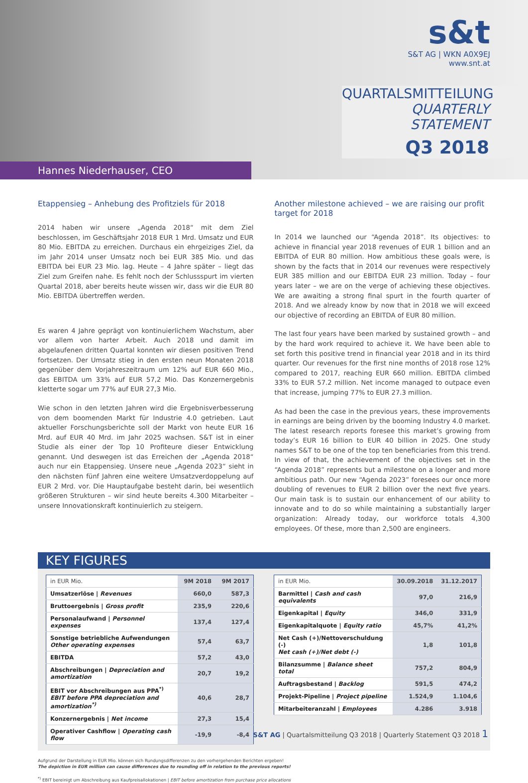s&t
S&T AG | WKN A0X9EJ
www.snt.at
QUARTALSMITTEILUNG
QUARTERLY STATEMENT
Q3 2018
Hannes Niederhauser, CEO
Etappensieg – Anhebung des Profitziels für 2018
2014 haben wir unsere „Agenda 2018“ mit dem Ziel beschlossen, im Geschäftsjahr 2018 EUR 1 Mrd. Umsatz und EUR 80 Mio. EBITDA zu erreichen. Durchaus ein ehrgeiziges Ziel, da im Jahr 2014 unser Umsatz noch bei EUR 385 Mio. und das EBITDA bei EUR 23 Mio. lag. Heute – 4 Jahre später – liegt das Ziel zum Greifen nahe. Es fehlt noch der Schlussspurt im vierten Quartal 2018, aber bereits heute wissen wir, dass wir die EUR 80 Mio. EBITDA übertreffen werden.
Es waren 4 Jahre geprägt von kontinuierlichem Wachstum, aber vor allem von harter Arbeit. Auch 2018 und damit im abgelaufenen dritten Quartal konnten wir diesen positiven Trend fortsetzen. Der Umsatz stieg in den ersten neun Monaten 2018 gegenüber dem Vorjahreszeitraum um 12% auf EUR 660 Mio., das EBITDA um 33% auf EUR 57,2 Mio. Das Konzernergebnis kletterte sogar um 77% auf EUR 27,3 Mio.
Wie schon in den letzten Jahren wird die Ergebnisverbesserung von dem boomenden Markt für Industrie 4.0 getrieben. Laut aktueller Forschungsberichte soll der Markt von heute EUR 16 Mrd. auf EUR 40 Mrd. im Jahr 2025 wachsen. S&T ist in einer Studie als einer der Top 10 Profiteure dieser Entwicklung genannt. Und deswegen ist das Erreichen der „Agenda 2018“ auch nur ein Etappensieg. Unsere neue „Agenda 2023“ sieht in den nächsten fünf Jahren eine weitere Umsatzverdoppelung auf EUR 2 Mrd. vor. Die Hauptaufgabe besteht darin, bei wesentlich größeren Strukturen – wir sind heute bereits 4.300 Mitarbeiter – unsere Innovationskraft kontinuierlich zu steigern.
Another milestone achieved – we are raising our profit target for 2018
In 2014 we launched our “Agenda 2018”. Its objectives: to achieve in financial year 2018 revenues of EUR 1 billion and an EBITDA of EUR 80 million. How ambitious these goals were, is shown by the facts that in 2014 our revenues were respectively EUR 385 million and our EBITDA EUR 23 million. Today – four years later – we are on the verge of achieving these objectives. We are awaiting a strong final spurt in the fourth quarter of 2018. And we already know by now that in 2018 we will exceed our objective of recording an EBITDA of EUR 80 million.
The last four years have been marked by sustained growth – and by the hard work required to achieve it. We have been able to set forth this positive trend in financial year 2018 and in its third quarter. Our revenues for the first nine months of 2018 rose 12% compared to 2017, reaching EUR 660 million. EBITDA climbed 33% to EUR 57.2 million. Net income managed to outpace even that increase, jumping 77% to EUR 27.3 million.
As had been the case in the previous years, these improvements in earnings are being driven by the booming Industry 4.0 market. The latest research reports foresee this market’s growing from today’s EUR 16 billion to EUR 40 billion in 2025. One study names S&T to be one of the top ten beneficiaries from this trend. In view of that, the achievement of the objectives set in the “Agenda 2018” represents but a milestone on a longer and more ambitious path. Our new “Agenda 2023” foresees our once more doubling of revenues to EUR 2 billion over the next five years. Our main task is to sustain our enhancement of our ability to innovate and to do so while maintaining a substantially larger organization: Already today, our workforce totals 4,300 employees. Of these, more than 2,500 are engineers.
KEY FIGURES
| in EUR Mio. | 9M 2018 | 9M 2017 |
| --- | --- | --- |
| Umsatzerlöse / Revenues | 660,0 | 587,3 |
| Bruttoergebnis / Gross profit | 235,9 | 220,6 |
| Personalaufwand / Personnel expenses | 137,4 | 127,4 |
| Sonstige betriebliche Aufwendungen Other operating expenses | 57,4 | 63,7 |
| EBITDA | 57,2 | 43,0 |
| Abschreibungen / Depreciation and amortization | 20,7 | 19,2 |
| EBIT vor Abschreibungen aus PPA<sup>*)</sup> EBIT before PPA depreciation and amortization<sup>*)</sup> | 40,6 | 28,7 |
| Konzernergebnis / Net income | 27,3 | 15,4 |
| Operativer Cashflow / Operating cash flow | -19,9 | -8,4 |
| in EUR Mio. | 30.09.2018 | 31.12.2017 |
| --- | --- | --- |
| Barmittel / Cash and cash equivalents | 97,0 | 216,9 |
| Eigenkapital / Equity | 346,0 | 331,9 |
| Eigenkapitalquote / Equity ratio | 45,7% | 41,2% |
| Net Cash (+)/Nettoverschuldung (-) Net cash (+)/Net debt (-) | 1,8 | 101,8 |
| Bilanzsumme / Balance sheet total | 757,2 | 804,9 |
| Auftragsbestand / Backlog | 591,5 | 474,2 |
| Projekt-Pipeline / Project pipeline | 1.524,9 | 1.104,6 |
| Mitarbeiteranzahl / Employees | 4.286 | 3.918 |
Aufgrund der Darstellung in EUR Mio. können sich Rundungsdifferenzen zu den vorhergehenden Berichten ergeben!
The depiction in EUR million can cause differences due to rounding off in relation to the previous reports!
<sup>*)</sup> EBIT bereinigt um Abschreibung aus Kaufpreisallokationen | EBIT before amortization from purchase price allocations
S&T AG | Quartalsmitteilung Q3 2018 | Quarterly Statement Q3 2018 1